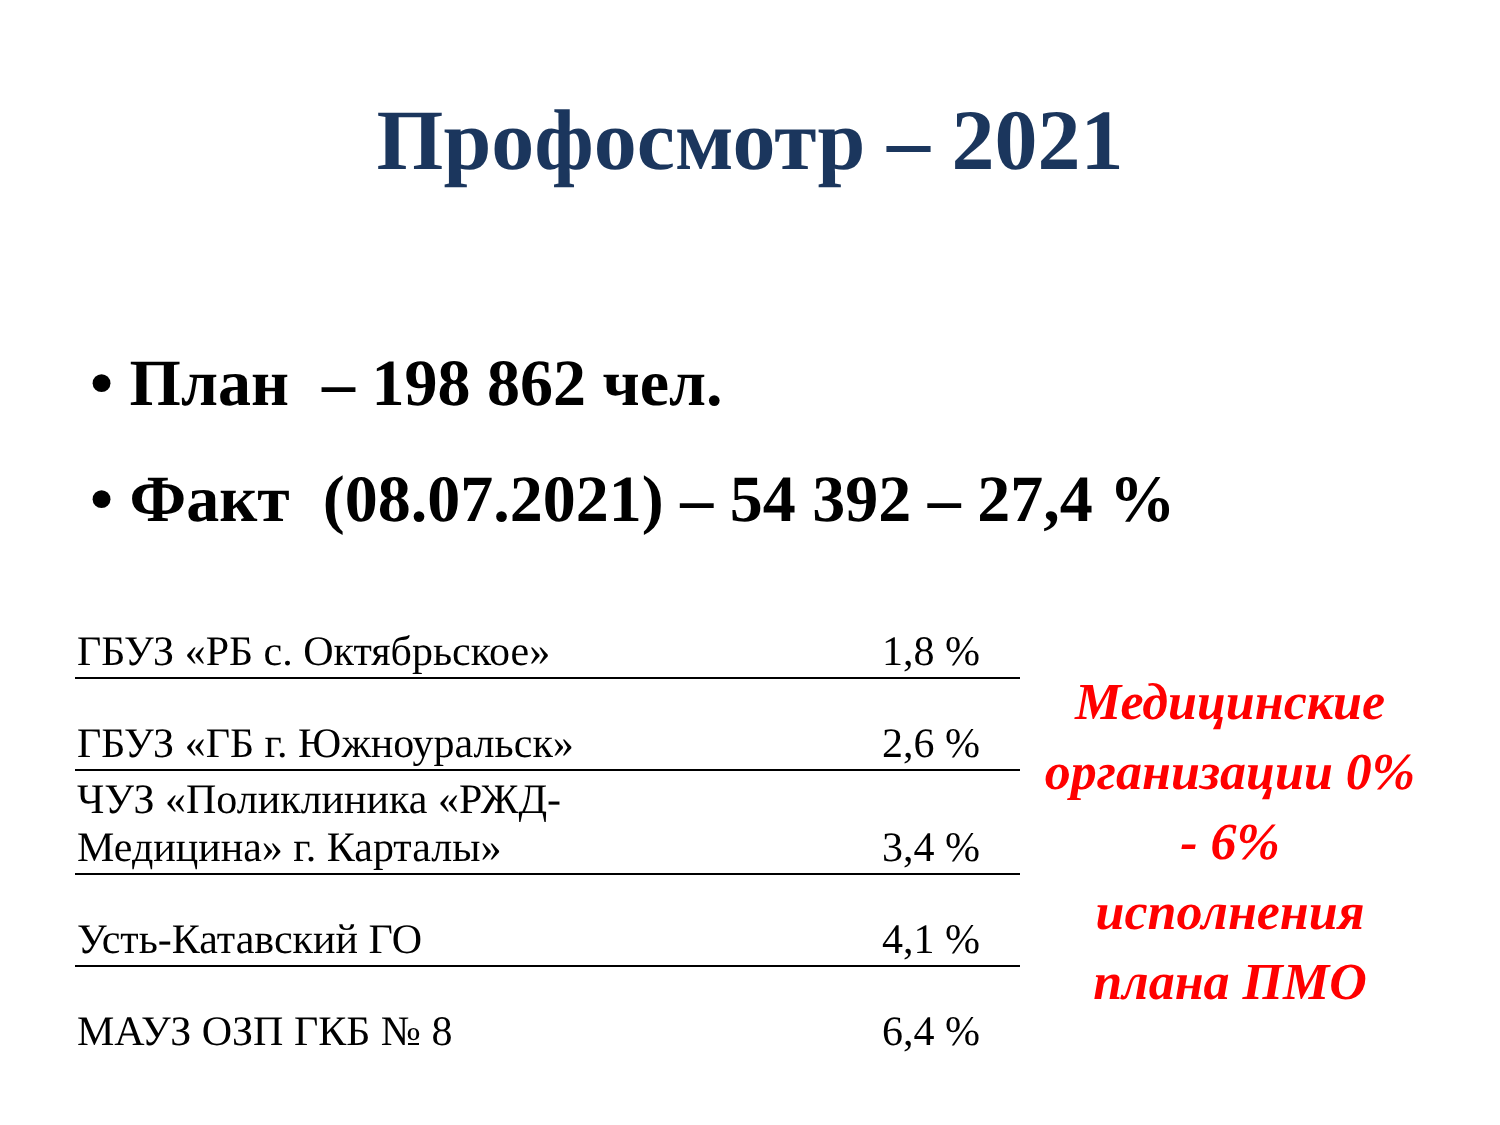Профосмотр – 2021
• План – 198 862 чел.
• Факт (08.07.2021) – 54 392 – 27,4 %
| ГБУЗ «РБ с. Октябрьское» | 1,8 % |
| ГБУЗ «ГБ г. Южноуральск» | 2,6 % |
| ЧУЗ «Поликлиника «РЖД- Медицина» г. Карталы» | 3,4 % |
| Усть-Катавский ГО | 4,1 % |
| МАУЗ ОЗП ГКБ № 8 | 6,4 % |
Медицинские организации 0% - 6% исполнения плана ПМО